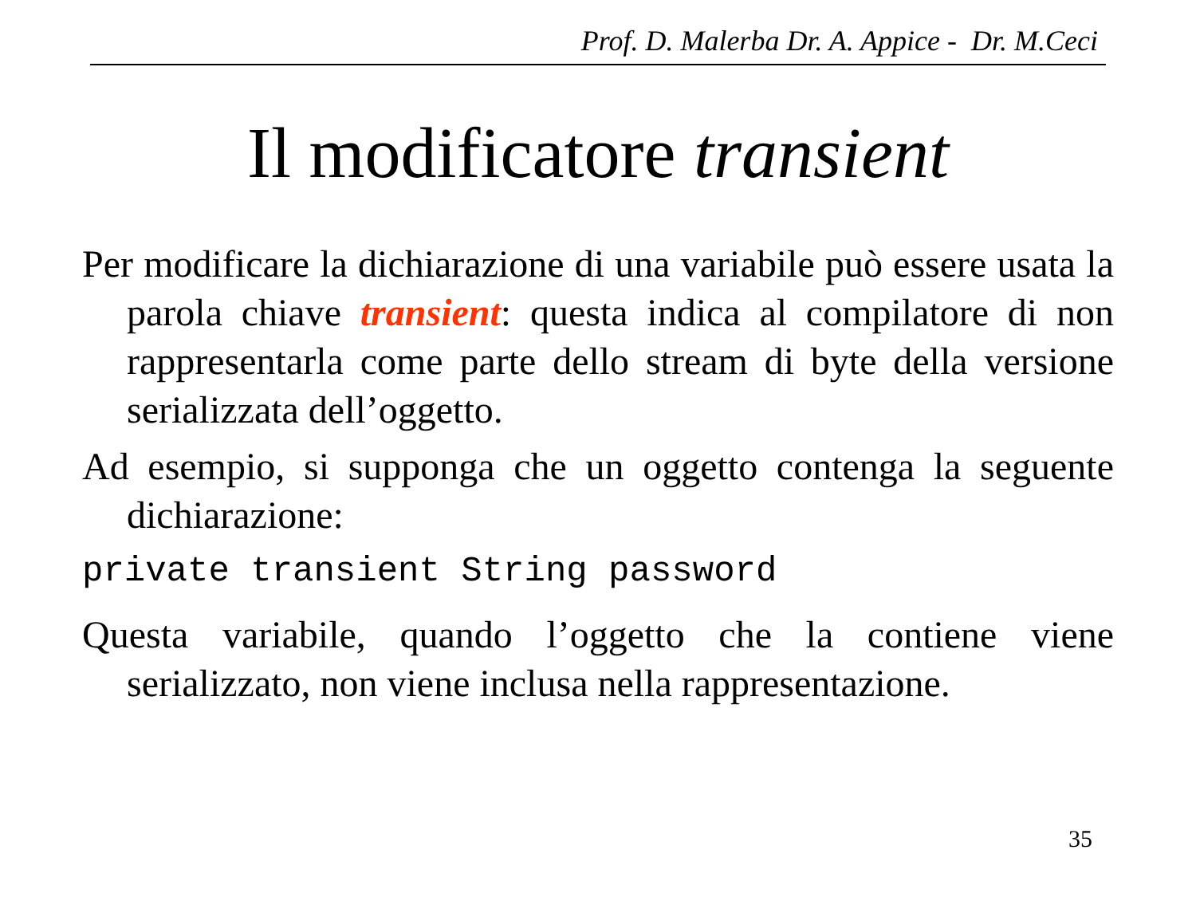Prof. D. Malerba Dr. A. Appice - Dr. M.Ceci
Il modificatore transient
Per modificare la dichiarazione di una variabile può essere usata la parola chiave transient: questa indica al compilatore di non rappresentarla come parte dello stream di byte della versione serializzata dell’oggetto.
Ad esempio, si supponga che un oggetto contenga la seguente dichiarazione:
private transient String password
Questa variabile, quando l’oggetto che la contiene viene serializzato, non viene inclusa nella rappresentazione.
35